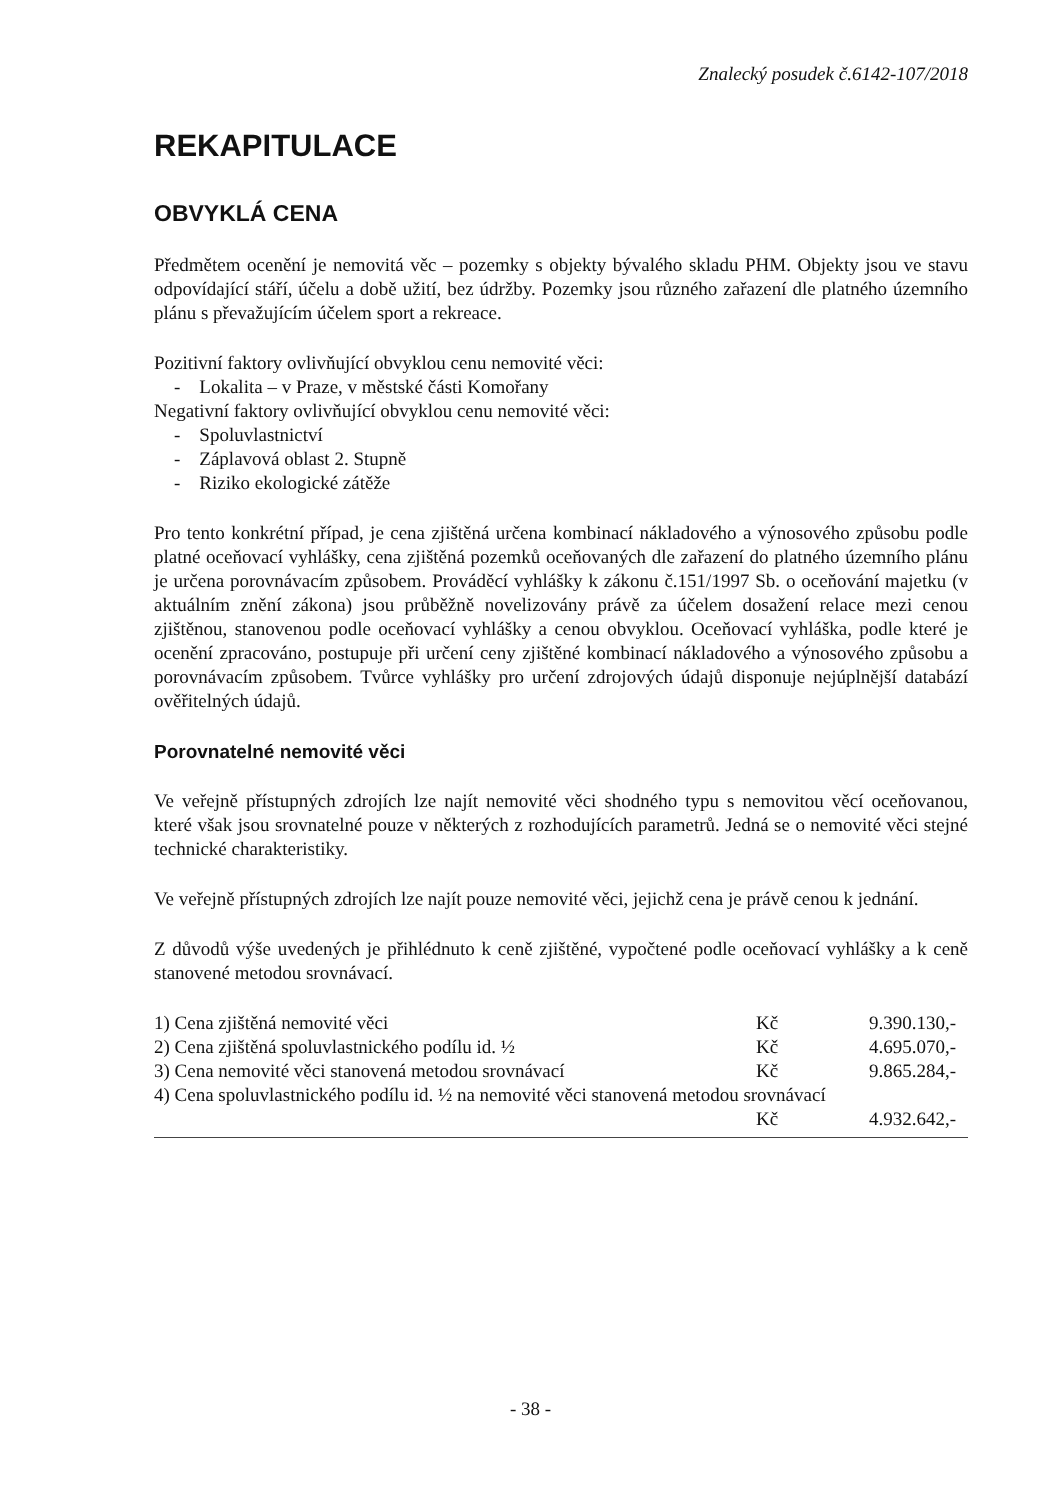Znalecký posudek č.6142-107/2018
REKAPITULACE
OBVYKLÁ CENA
Předmětem ocenění je nemovitá věc – pozemky s objekty bývalého skladu PHM. Objekty jsou ve stavu odpovídající stáří, účelu a době užití, bez údržby. Pozemky jsou různého zařazení dle platného územního plánu s převažujícím účelem sport a rekreace.
Pozitivní faktory ovlivňující obvyklou cenu nemovité věci:
- Lokalita – v Praze, v městské části Komořany
Negativní faktory ovlivňující obvyklou cenu nemovité věci:
- Spoluvlastnictví
- Záplavová oblast 2. Stupně
- Riziko ekologické zátěže
Pro tento konkrétní případ, je cena zjištěná určena kombinací nákladového a výnosového způsobu podle platné oceňovací vyhlášky, cena zjištěná pozemků oceňovaných dle zařazení do platného územního plánu je určena porovnávacím způsobem. Prováděcí vyhlášky k zákonu č.151/1997 Sb. o oceňování majetku (v aktuálním znění zákona) jsou průběžně novelizovány právě za účelem dosažení relace mezi cenou zjištěnou, stanovenou podle oceňovací vyhlášky a cenou obvyklou. Oceňovací vyhláška, podle které je ocenění zpracováno, postupuje při určení ceny zjištěné kombinací nákladového a výnosového způsobu a porovnávacím způsobem. Tvůrce vyhlášky pro určení zdrojových údajů disponuje nejúplnější databází ověřitelných údajů.
Porovnatelné nemovité věci
Ve veřejně přístupných zdrojích lze najít nemovité věci shodného typu s nemovitou věcí oceňovanou, které však jsou srovnatelné pouze v některých z rozhodujících parametrů. Jedná se o nemovité věci stejné technické charakteristiky.
Ve veřejně přístupných zdrojích lze najít pouze nemovité věci, jejichž cena je právě cenou k jednání.
Z důvodů výše uvedených je přihlédnuto k ceně zjištěné, vypočtené podle oceňovací vyhlášky a k ceně stanovené metodou srovnávací.
| 1) Cena zjištěná nemovité věci | Kč | 9.390.130,- |
| 2) Cena zjištěná spoluvlastnického podílu id. ½ | Kč | 4.695.070,- |
| 3) Cena nemovité věci stanovená metodou srovnávací | Kč | 9.865.284,- |
| 4) Cena spoluvlastnického podílu id. ½ na nemovité věci stanovená metodou srovnávací | | |
| | Kč | 4.932.642,- |
- 38 -